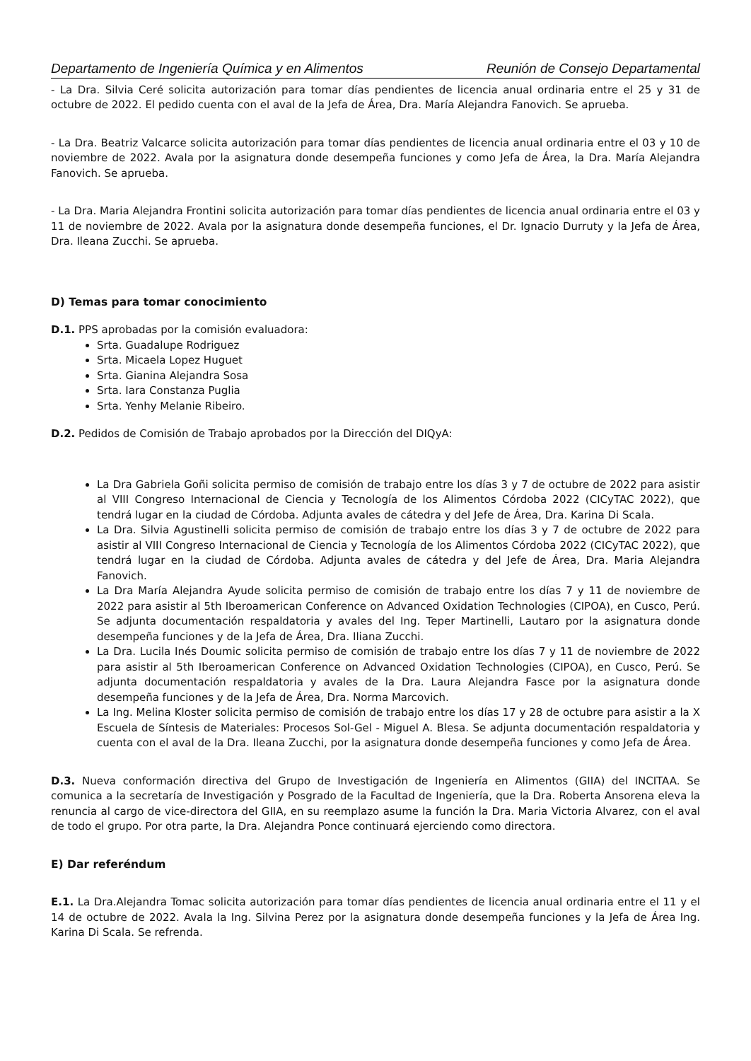Departamento de Ingeniería Química y en Alimentos Reunión de Consejo Departamental
- La Dra. Silvia Ceré solicita autorización para tomar días pendientes de licencia anual ordinaria entre el 25 y 31 de octubre de 2022. El pedido cuenta con el aval de la Jefa de Área, Dra. María Alejandra Fanovich. Se aprueba.
- La Dra. Beatriz Valcarce solicita autorización para tomar días pendientes de licencia anual ordinaria entre el 03 y 10 de noviembre de 2022. Avala por la asignatura donde desempeña funciones y como Jefa de Área, la Dra. María Alejandra Fanovich. Se aprueba.
- La Dra. Maria Alejandra Frontini solicita autorización para tomar días pendientes de licencia anual ordinaria entre el 03 y 11 de noviembre de 2022. Avala por la asignatura donde desempeña funciones, el Dr. Ignacio Durruty y la Jefa de Área, Dra. Ileana Zucchi. Se aprueba.
D) Temas para tomar conocimiento
D.1. PPS aprobadas por la comisión evaluadora:
Srta. Guadalupe Rodriguez
Srta. Micaela Lopez Huguet
Srta. Gianina Alejandra Sosa
Srta. Iara Constanza Puglia
Srta. Yenhy Melanie Ribeiro.
D.2. Pedidos de Comisión de Trabajo aprobados por la Dirección del DIQyA:
La Dra Gabriela Goñi solicita permiso de comisión de trabajo entre los días 3 y 7 de octubre de 2022 para asistir al VIII Congreso Internacional de Ciencia y Tecnología de los Alimentos Córdoba 2022 (CICyTAC 2022), que tendrá lugar en la ciudad de Córdoba. Adjunta avales de cátedra y del Jefe de Área, Dra. Karina Di Scala.
La Dra. Silvia Agustinelli solicita permiso de comisión de trabajo entre los días 3 y 7 de octubre de 2022 para asistir al VIII Congreso Internacional de Ciencia y Tecnología de los Alimentos Córdoba 2022 (CICyTAC 2022), que tendrá lugar en la ciudad de Córdoba. Adjunta avales de cátedra y del Jefe de Área, Dra. Maria Alejandra Fanovich.
La Dra María Alejandra Ayude solicita permiso de comisión de trabajo entre los días 7 y 11 de noviembre de 2022 para asistir al 5th Iberoamerican Conference on Advanced Oxidation Technologies (CIPOA), en Cusco, Perú. Se adjunta documentación respaldatoria y avales del Ing. Teper Martinelli, Lautaro por la asignatura donde desempeña funciones y de la Jefa de Área, Dra. Iliana Zucchi.
La Dra. Lucila Inés Doumic solicita permiso de comisión de trabajo entre los días 7 y 11 de noviembre de 2022 para asistir al 5th Iberoamerican Conference on Advanced Oxidation Technologies (CIPOA), en Cusco, Perú. Se adjunta documentación respaldatoria y avales de la Dra. Laura Alejandra Fasce por la asignatura donde desempeña funciones y de la Jefa de Área, Dra. Norma Marcovich.
La Ing. Melina Kloster solicita permiso de comisión de trabajo entre los días 17 y 28 de octubre para asistir a la X Escuela de Síntesis de Materiales: Procesos Sol-Gel - Miguel A. Blesa. Se adjunta documentación respaldatoria y cuenta con el aval de la Dra. Ileana Zucchi, por la asignatura donde desempeña funciones y como Jefa de Área.
D.3. Nueva conformación directiva del Grupo de Investigación de Ingeniería en Alimentos (GIIA) del INCITAA. Se comunica a la secretaría de Investigación y Posgrado de la Facultad de Ingeniería, que la Dra. Roberta Ansorena eleva la renuncia al cargo de vice-directora del GIIA, en su reemplazo asume la función la Dra. Maria Victoria Alvarez, con el aval de todo el grupo. Por otra parte, la Dra. Alejandra Ponce continuará ejerciendo como directora.
E) Dar referéndum
E.1. La Dra.Alejandra Tomac solicita autorización para tomar días pendientes de licencia anual ordinaria entre el 11 y el 14 de octubre de 2022. Avala la Ing. Silvina Perez por la asignatura donde desempeña funciones y la Jefa de Área Ing. Karina Di Scala. Se refrenda.